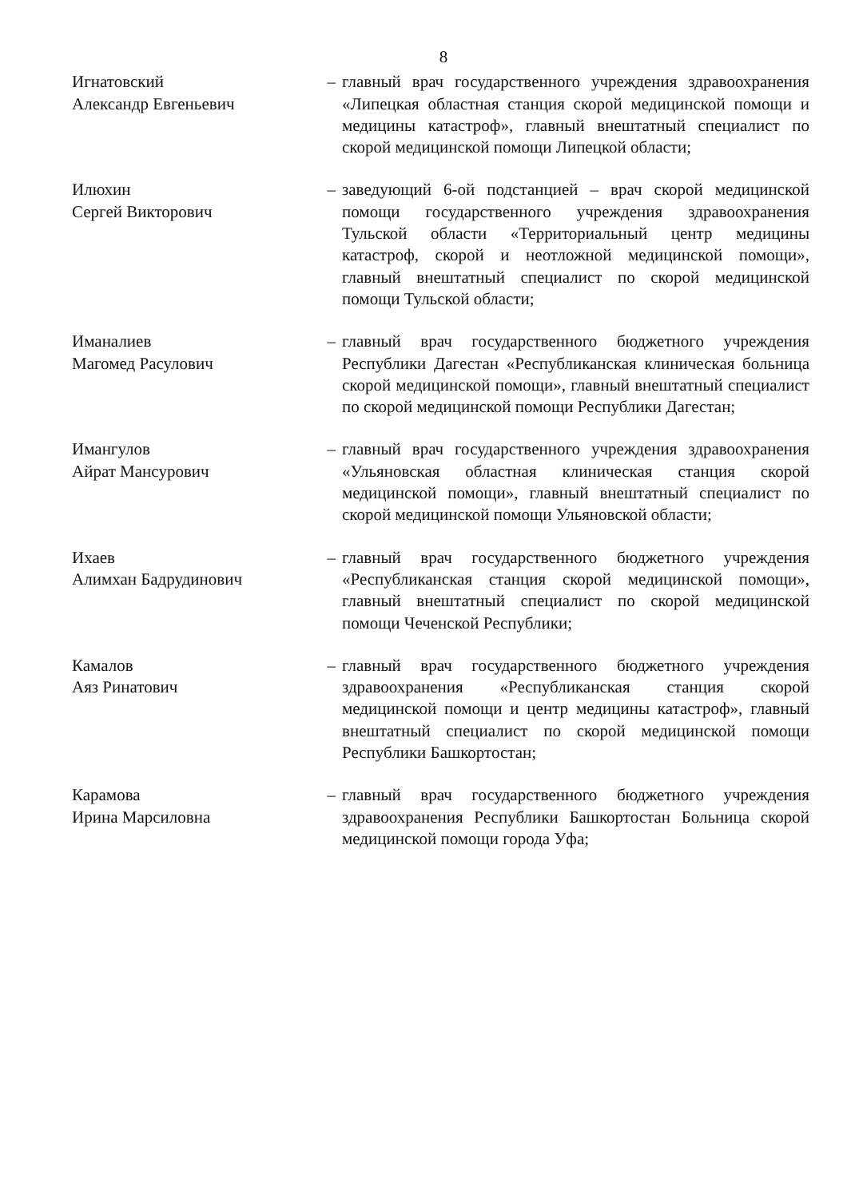8
Игнатовский
Александр Евгеньевич
– главный врач государственного учреждения здравоохранения «Липецкая областная станция скорой медицинской помощи и медицины катастроф», главный внештатный специалист по скорой медицинской помощи Липецкой области;
Илюхин
Сергей Викторович
– заведующий 6-ой подстанцией – врач скорой медицинской помощи государственного учреждения здравоохранения Тульской области «Территориальный центр медицины катастроф, скорой и неотложной медицинской помощи», главный внештатный специалист по скорой медицинской помощи Тульской области;
Иманалиев
Магомед Расулович
– главный врач государственного бюджетного учреждения Республики Дагестан «Республиканская клиническая больница скорой медицинской помощи», главный внештатный специалист по скорой медицинской помощи Республики Дагестан;
Имангулов
Айрат Мансурович
– главный врач государственного учреждения здравоохранения «Ульяновская областная клиническая станция скорой медицинской помощи», главный внештатный специалист по скорой медицинской помощи Ульяновской области;
Ихаев
Алимхан Бадрудинович
– главный врач государственного бюджетного учреждения «Республиканская станция скорой медицинской помощи», главный внештатный специалист по скорой медицинской помощи Чеченской Республики;
Камалов
Аяз Ринатович
– главный врач государственного бюджетного учреждения здравоохранения «Республиканская станция скорой медицинской помощи и центр медицины катастроф», главный внештатный специалист по скорой медицинской помощи Республики Башкортостан;
Карамова
Ирина Марсиловна
– главный врач государственного бюджетного учреждения здравоохранения Республики Башкортостан Больница скорой медицинской помощи города Уфа;